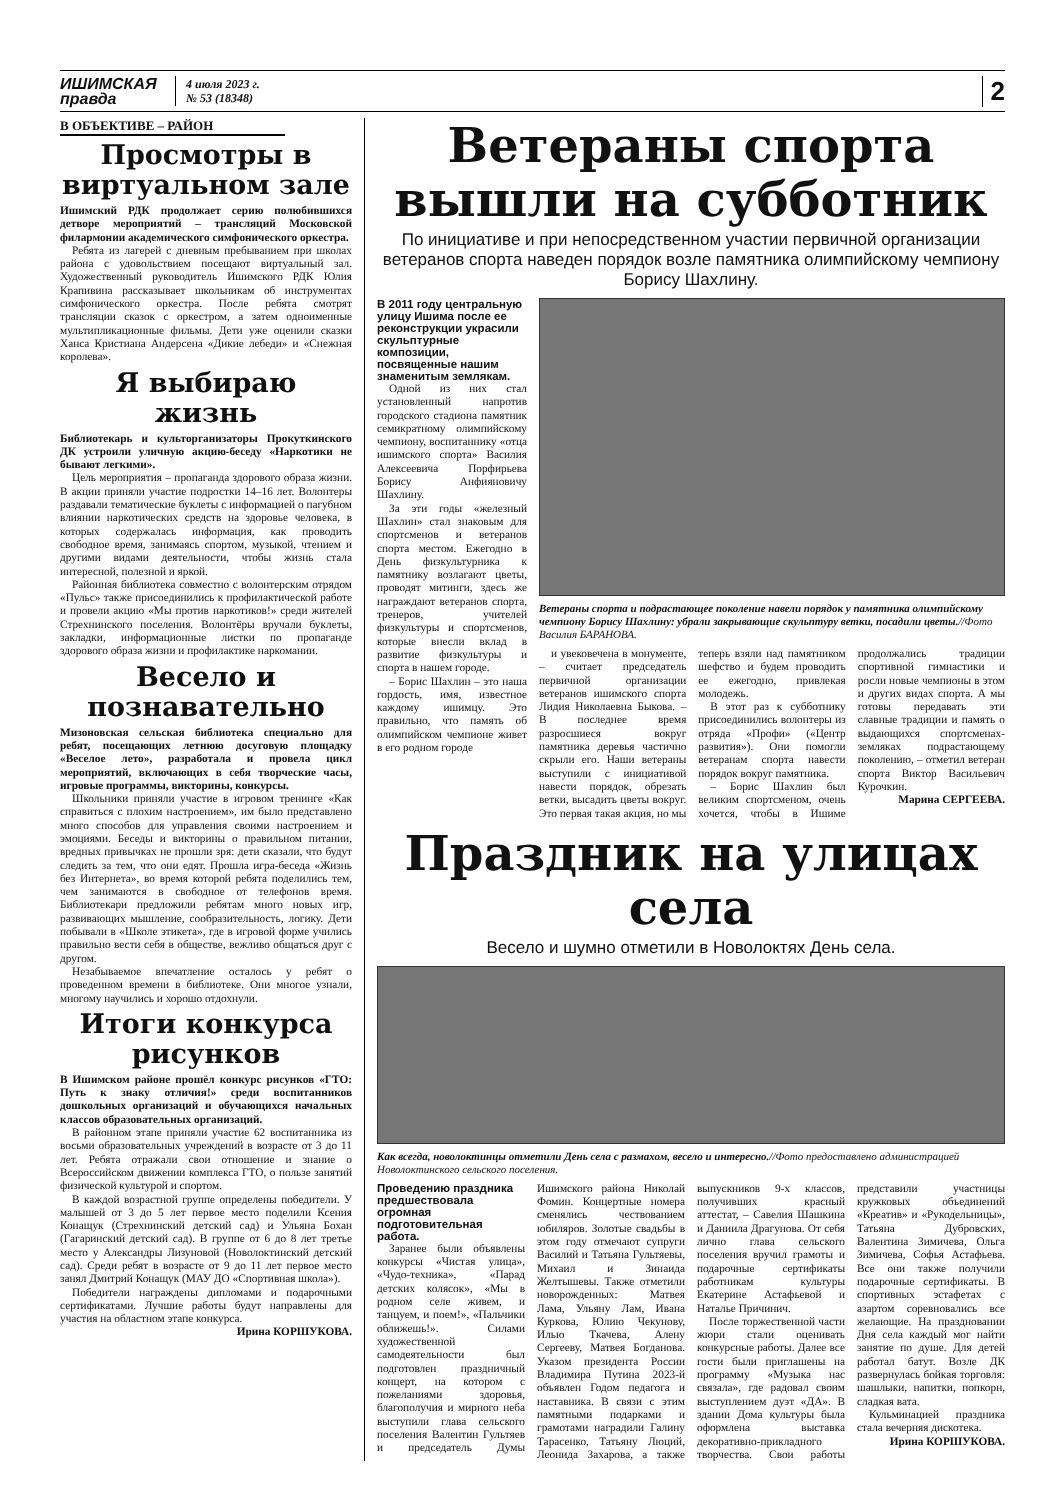ИШИМСКАЯ
правда
4 июля 2023 г.
№ 53 (18348)
2
В ОБЪЕКТИВЕ – РАЙОН
Просмотры в виртуальном зале
Ишимский РДК продолжает серию полюбившихся детворе мероприятий – трансляций Московской филармонии академического симфонического оркестра.
Ребята из лагерей с дневным пребыванием при школах района с удовольствием посещают виртуальный зал. Художественный руководитель Ишимского РДК Юлия Крапивина рассказывает школьникам об инструментах симфонического оркестра. После ребята смотрят трансляции сказок с оркестром, а затем одноименные мультипликационные фильмы. Дети уже оценили сказки Ханса Кристиана Андерсена «Дикие лебеди» и «Снежная королева».
Я выбираю жизнь
Библиотекарь и культорганизаторы Прокуткинского ДК устроили уличную акцию-беседу «Наркотики не бывают легкими».
Цель мероприятия – пропаганда здорового образа жизни. В акции приняли участие подростки 14–16 лет. Волонтеры раздавали тематические буклеты с информацией о пагубном влиянии наркотических средств на здоровье человека, в которых содержалась информация, как проводить свободное время, занимаясь спортом, музыкой, чтением и другими видами деятельности, чтобы жизнь стала интересной, полезной и яркой.
Районная библиотека совместно с волонтерским отрядом «Пульс» также присоединились к профилактической работе и провели акцию «Мы против наркотиков!» среди жителей Стрехнинского поселения. Волонтёры вручали буклеты, закладки, информационные листки по пропаганде здорового образа жизни и профилактике наркомании.
Весело и познавательно
Мизоновская сельская библиотека специально для ребят, посещающих летнюю досуговую площадку «Веселое лето», разработала и провела цикл мероприятий, включающих в себя творческие часы, игровые программы, викторины, конкурсы.
Школьники приняли участие в игровом тренинге «Как справиться с плохим настроением», им было представлено много способов для управления своими настроением и эмоциями. Беседы и викторины о правильном питании, вредных привычках не прошли зря: дети сказали, что будут следить за тем, что они едят. Прошла игра-беседа «Жизнь без Интернета», во время которой ребята поделились тем, чем занимаются в свободное от телефонов время. Библиотекари предложили ребятам много новых игр, развивающих мышление, сообразительность, логику. Дети побывали в «Школе этикета», где в игровой форме учились правильно вести себя в обществе, вежливо общаться друг с другом.
Незабываемое впечатление осталось у ребят о проведенном времени в библиотеке. Они многое узнали, многому научились и хорошо отдохнули.
Итоги конкурса рисунков
В Ишимском районе прошёл конкурс рисунков «ГТО: Путь к знаку отличия!» среди воспитанников дошкольных организаций и обучающихся начальных классов образовательных организаций.
В районном этапе приняли участие 62 воспитанника из восьми образовательных учреждений в возрасте от 3 до 11 лет. Ребята отражали свои отношение и знание о Всероссийском движении комплекса ГТО, о пользе занятий физической культурой и спортом.
В каждой возрастной группе определены победители. У малышей от 3 до 5 лет первое место поделили Ксения Конащук (Стрехнинский детский сад) и Ульяна Бохан (Гагаринский детский сад). В группе от 6 до 8 лет третье место у Александры Лизуновой (Новолоктинский детский сад). Среди ребят в возрасте от 9 до 11 лет первое место занял Дмитрий Конащук (МАУ ДО «Спортивная школа»).
Победители награждены дипломами и подарочными сертификатами. Лучшие работы будут направлены для участия на областном этапе конкурса.
Ирина КОРШУКОВА.
Ветераны спорта вышли на субботник
По инициативе и при непосредственном участии первичной организации ветеранов спорта наведен порядок возле памятника олимпийскому чемпиону Борису Шахлину.
В 2011 году центральную улицу Ишима после ее реконструкции украсили скульптурные композиции, посвященные нашим знаменитым землякам.
Одной из них стал установленный напротив городского стадиона памятник семикратному олимпийскому чемпиону, воспитаннику «отца ишимского спорта» Василия Алексеевича Порфирьева Борису Анфияновичу Шахлину.
За эти годы «железный Шахлин» стал знаковым для спортсменов и ветеранов спорта местом. Ежегодно в День физкультурника к памятнику возлагают цветы, проводят митинги, здесь же награждают ветеранов спорта, тренеров, учителей физкультуры и спортсменов, которые внесли вклад в развитие физкультуры и спорта в нашем городе.
– Борис Шахлин – это наша гордость, имя, известное каждому ишимцу. Это правильно, что память об олимпийском чемпионе живет в его родном городе
Ветераны спорта и подрастающее поколение навели порядок у памятника олимпийскому чемпиону Борису Шахлину: убрали закрывающие скульптуру ветки, посадили цветы.//Фото Василия БАРАНОВА.
и увековечена в монументе, – считает председатель первичной организации ветеранов ишимского спорта Лидия Николаевна Быкова. – В последнее время разросшиеся вокруг памятника деревья частично скрыли его. Наши ветераны выступили с инициативой навести порядок, обрезать ветки, высадить цветы вокруг. Это первая такая акция, но мы теперь взяли над памятником шефство и будем проводить ее ежегодно, привлекая молодежь.
В этот раз к субботнику присоединились волонтеры из отряда «Профи» («Центр развития»). Они помогли ветеранам спорта навести порядок вокруг памятника.
– Борис Шахлин был великим спортсменом, очень хочется, чтобы в Ишиме продолжались традиции спортивной гимнастики и росли новые чемпионы в этом и других видах спорта. А мы готовы передавать эти славные традиции и память о выдающихся спортсменах-земляках подрастающему поколению, – отметил ветеран спорта Виктор Васильевич Курочкин.
Марина СЕРГЕЕВА.
Праздник на улицах села
Весело и шумно отметили в Новолоктях День села.
Как всегда, новолоктинцы отметили День села с размахом, весело и интересно.//Фото предоставлено администрацией Новолоктинского сельского поселения.
Проведению праздника предшествовала огромная подготовительная работа.
Заранее были объявлены конкурсы «Чистая улица», «Чудо-техника», «Парад детских колясок», «Мы в родном селе живем, и танцуем, и поем!», «Пальчики оближешь!». Силами художественной самодеятельности был подготовлен праздничный концерт, на котором с пожеланиями здоровья, благополучия и мирного неба выступили глава сельского поселения Валентин Гультяев и председатель Думы Ишимского района Николай Фомин. Концертные номера сменялись чествованием юбиляров. Золотые свадьбы в этом году отмечают супруги Василий и Татьяна Гультяевы, Михаил и Зинаида Желтышевы. Также отметили новорожденных: Матвея Лама, Ульяну Лам, Ивана Куркова, Юлию Чекунову, Илью Ткачева, Алену Сергееву, Матвея Богданова. Указом президента России Владимира Путина 2023-й объявлен Годом педагога и наставника. В связи с этим памятными подарками и грамотами наградили Галину Тарасенко, Татьяну Люций, Леонида Захарова, а также выпускников 9-х классов, получивших красный аттестат, – Савелия Шашкина и Даниила Драгунова. От себя лично глава сельского поселения вручил грамоты и подарочные сертификаты работникам культуры Екатерине Астафьевой и Наталье Причинич.
После торжественной части жюри стали оценивать конкурсные работы. Далее все гости были приглашены на программу «Музыка нас связала», где радовал своим выступлением дуэт «ДА». В здании Дома культуры была оформлена выставка декоративно-прикладного творчества. Свои работы представили участницы кружковых объединений «Креатив» и «Рукодельницы», Татьяна Дубровских, Валентина Зимичева, Ольга Зимичева, Софья Астафьева. Все они также получили подарочные сертификаты. В спортивных эстафетах с азартом соревновались все желающие. На праздновании Дня села каждый мог найти занятие по душе. Для детей работал батут. Возле ДК развернулась бойкая торговля: шашлыки, напитки, попкорн, сладкая вата.
Кульминацией праздника стала вечерняя дискотека.
Ирина КОРШУКОВА.